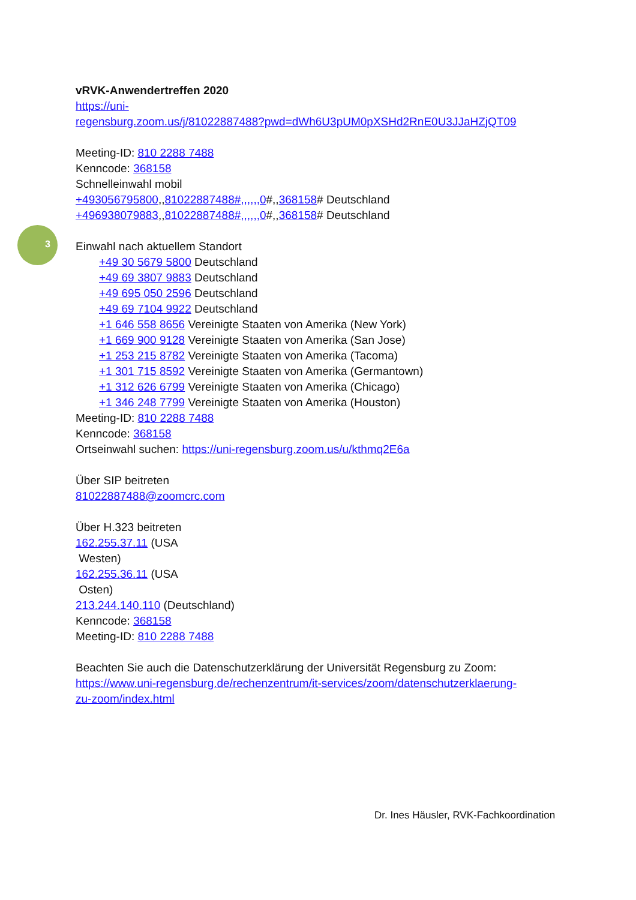3
vRVK-Anwendertreffen 2020
https://uni-
regensburg.zoom.us/j/81022887488?pwd=dWh6U3pUM0pXSHd2RnE0U3JJaHZjQT09
Meeting-ID: 810 2288 7488
Kenncode: 368158
Schnelleinwahl mobil
+493056795800,,81022887488#,,,,,,0#,,368158# Deutschland
+496938079883,,81022887488#,,,,,,0#,,368158# Deutschland
Einwahl nach aktuellem Standort
+49 30 5679 5800 Deutschland
+49 69 3807 9883 Deutschland
+49 695 050 2596 Deutschland
+49 69 7104 9922 Deutschland
+1 646 558 8656 Vereinigte Staaten von Amerika (New York)
+1 669 900 9128 Vereinigte Staaten von Amerika (San Jose)
+1 253 215 8782 Vereinigte Staaten von Amerika (Tacoma)
+1 301 715 8592 Vereinigte Staaten von Amerika (Germantown)
+1 312 626 6799 Vereinigte Staaten von Amerika (Chicago)
+1 346 248 7799 Vereinigte Staaten von Amerika (Houston)
Meeting-ID: 810 2288 7488
Kenncode: 368158
Ortseinwahl suchen: https://uni-regensburg.zoom.us/u/kthmq2E6a
Über SIP beitreten
81022887488@zoomcrc.com
Über H.323 beitreten
162.255.37.11 (USA
Westen)
162.255.36.11 (USA
Osten)
213.244.140.110 (Deutschland)
Kenncode: 368158
Meeting-ID: 810 2288 7488
Beachten Sie auch die Datenschutzerklärung der Universität Regensburg zu Zoom:
https://www.uni-regensburg.de/rechenzentrum/it-services/zoom/datenschutzerklaerung-
zu-zoom/index.html
Dr. Ines Häusler, RVK-Fachkoordination